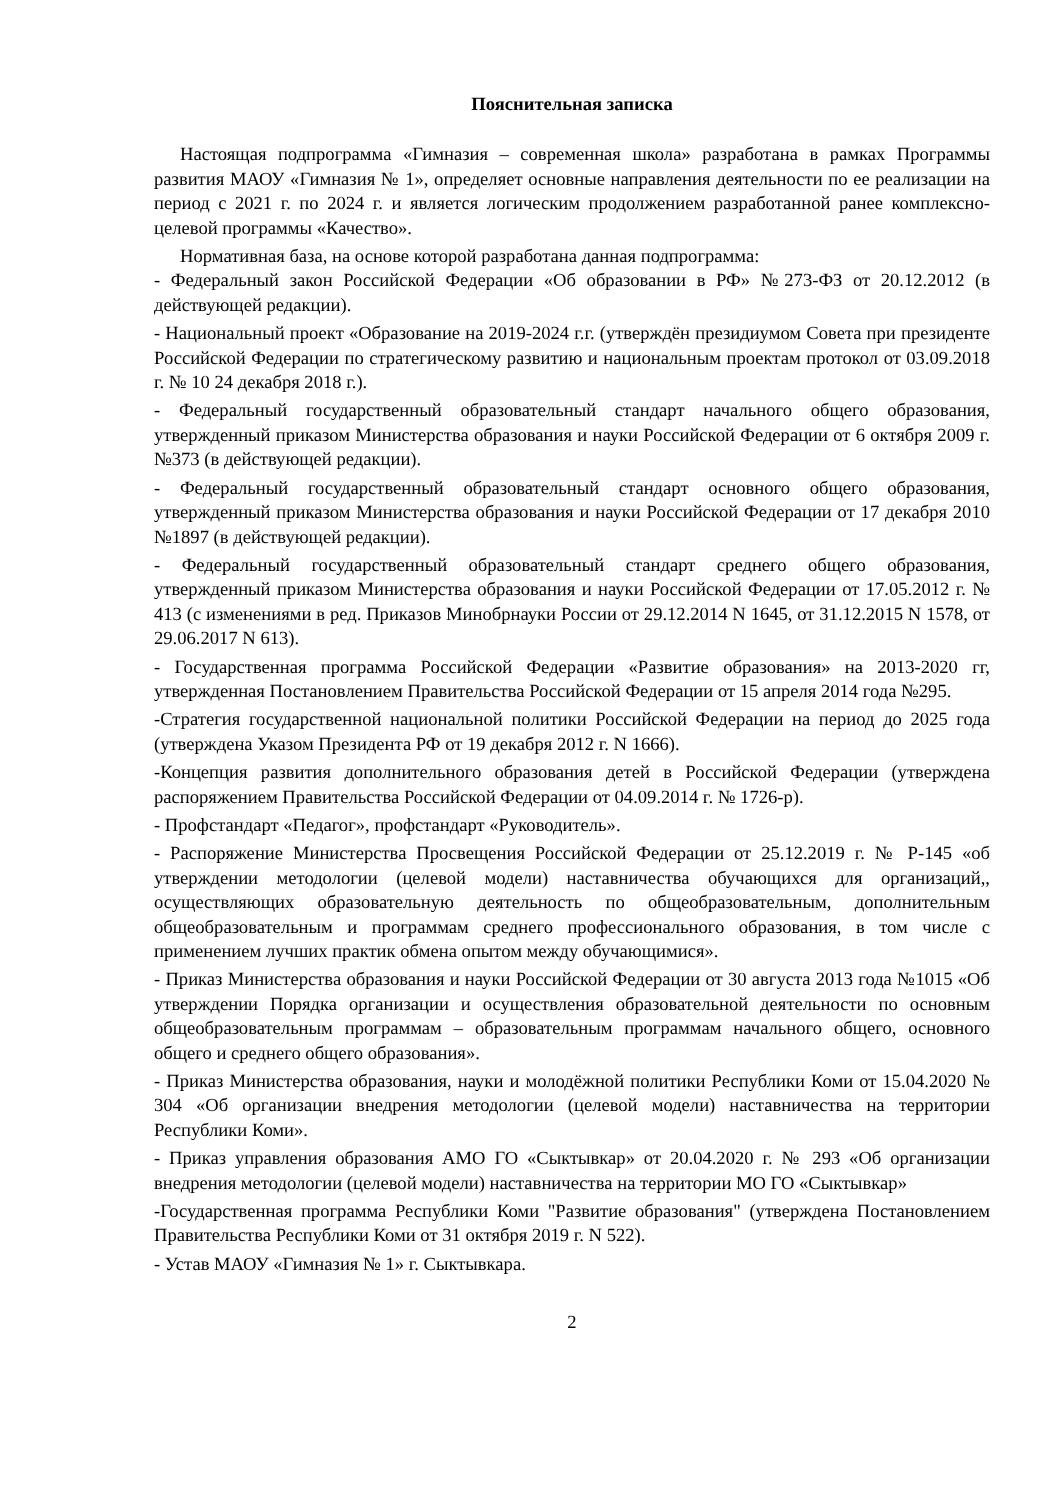Пояснительная записка
Настоящая подпрограмма «Гимназия – современная школа» разработана в рамках Программы развития МАОУ «Гимназия № 1», определяет основные направления деятельности по ее реализации на период с 2021 г. по 2024 г. и является логическим продолжением разработанной ранее комплексно-целевой программы «Качество».
Нормативная база, на основе которой разработана данная подпрограмма:
- Федеральный закон Российской Федерации «Об образовании в РФ» №273-ФЗ от 20.12.2012 (в действующей редакции).
- Национальный проект «Образование на 2019-2024 г.г. (утверждён президиумом Совета при президенте Российской Федерации по стратегическому развитию и национальным проектам протокол от 03.09.2018 г. № 10 24 декабря 2018 г.).
- Федеральный государственный образовательный стандарт начального общего образования, утвержденный приказом Министерства образования и науки Российской Федерации от 6 октября 2009 г. №373 (в действующей редакции).
- Федеральный государственный образовательный стандарт основного общего образования, утвержденный приказом Министерства образования и науки Российской Федерации от 17 декабря 2010 №1897 (в действующей редакции).
- Федеральный государственный образовательный стандарт среднего общего образования, утвержденный приказом Министерства образования и науки Российской Федерации от 17.05.2012 г. № 413 (с изменениями в ред. Приказов Минобрнауки России от 29.12.2014 N 1645, от 31.12.2015 N 1578, от 29.06.2017 N 613).
- Государственная программа Российской Федерации «Развитие образования» на 2013-2020 гг, утвержденная Постановлением Правительства Российской Федерации от 15 апреля 2014 года №295.
-Стратегия государственной национальной политики Российской Федерации на период до 2025 года (утверждена Указом Президента РФ от 19 декабря 2012 г. N 1666).
-Концепция развития дополнительного образования детей в Российской Федерации (утверждена распоряжением Правительства Российской Федерации от 04.09.2014 г. № 1726-р).
- Профстандарт «Педагог», профстандарт «Руководитель».
- Распоряжение Министерства Просвещения Российской Федерации от 25.12.2019 г. № Р-145 «об утверждении методологии (целевой модели) наставничества обучающихся для организаций,, осуществляющих образовательную деятельность по общеобразовательным, дополнительным общеобразовательным и программам среднего профессионального образования, в том числе с применением лучших практик обмена опытом между обучающимися».
- Приказ Министерства образования и науки Российской Федерации от 30 августа 2013 года №1015 «Об утверждении Порядка организации и осуществления образовательной деятельности по основным общеобразовательным программам – образовательным программам начального общего, основного общего и среднего общего образования».
- Приказ Министерства образования, науки и молодёжной политики Республики Коми от 15.04.2020 № 304 «Об организации внедрения методологии (целевой модели) наставничества на территории Республики Коми».
- Приказ управления образования АМО ГО «Сыктывкар» от 20.04.2020 г. № 293 «Об организации внедрения методологии (целевой модели) наставничества на территории МО ГО «Сыктывкар»
-Государственная программа Республики Коми "Развитие образования" (утверждена Постановлением Правительства Республики Коми от 31 октября 2019 г. N 522).
- Устав МАОУ «Гимназия № 1» г. Сыктывкара.
2